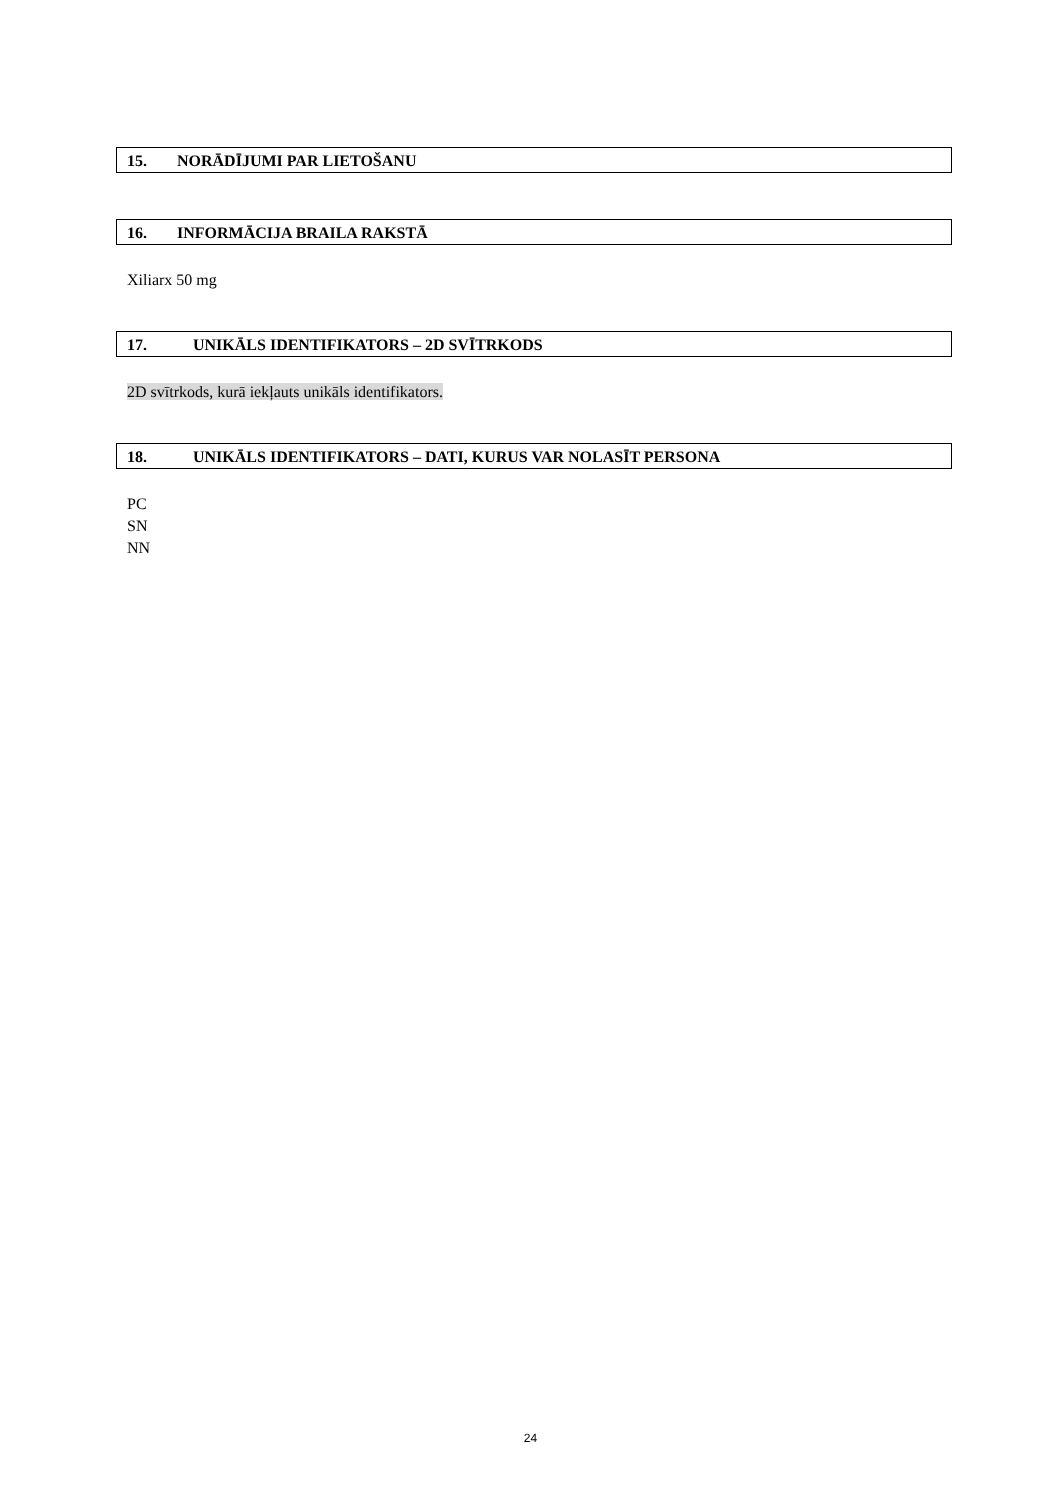15. NORĀDĪJUMI PAR LIETOŠANU
16. INFORMĀCIJA BRAILA RAKSTĀ
Xiliarx 50 mg
17. UNIKĀLS IDENTIFIKATORS – 2D SVĪTRKODS
2D svītrkods, kurā iekļauts unikāls identifikators.
18. UNIKĀLS IDENTIFIKATORS – DATI, KURUS VAR NOLASĪT PERSONA
PC
SN
NN
24